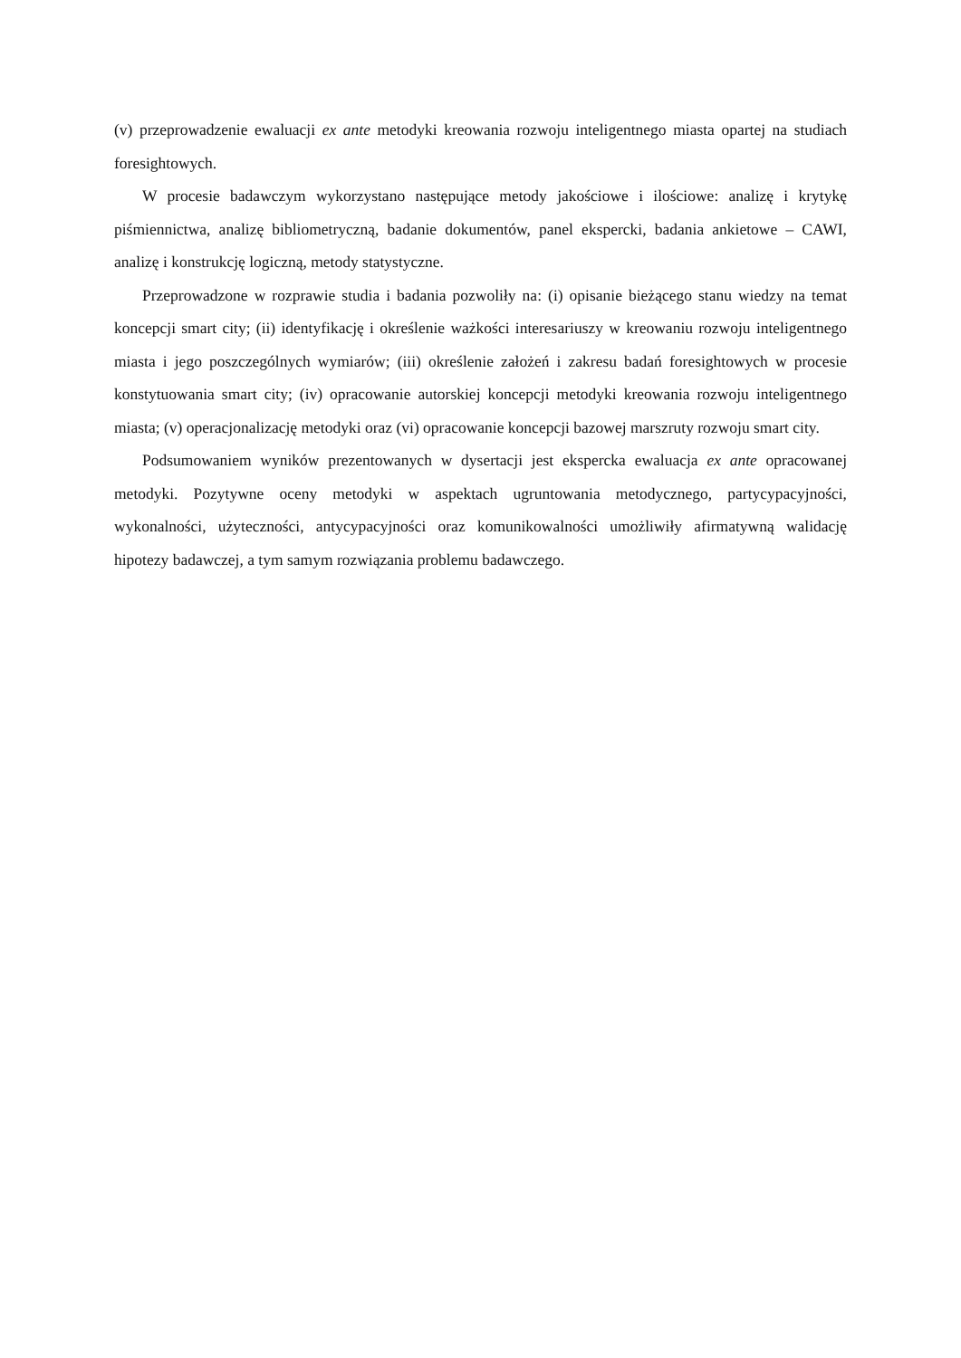(v) przeprowadzenie ewaluacji ex ante metodyki kreowania rozwoju inteligentnego miasta opartej na studiach foresightowych.
W procesie badawczym wykorzystano następujące metody jakościowe i ilościowe: analizę i krytykę piśmiennictwa, analizę bibliometryczną, badanie dokumentów, panel ekspercki, badania ankietowe – CAWI, analizę i konstrukcję logiczną, metody statystyczne.
Przeprowadzone w rozprawie studia i badania pozwoliły na: (i) opisanie bieżącego stanu wiedzy na temat koncepcji smart city; (ii) identyfikację i określenie ważkości interesariuszy w kreowaniu rozwoju inteligentnego miasta i jego poszczególnych wymiarów; (iii) określenie założeń i zakresu badań foresightowych w procesie konstytuowania smart city; (iv) opracowanie autorskiej koncepcji metodyki kreowania rozwoju inteligentnego miasta; (v) operacjonalizację metodyki oraz (vi) opracowanie koncepcji bazowej marszruty rozwoju smart city.
Podsumowaniem wyników prezentowanych w dysertacji jest ekspercka ewaluacja ex ante opracowanej metodyki. Pozytywne oceny metodyki w aspektach ugruntowania metodycznego, partycypacyjności, wykonalności, użyteczności, antycypacyjności oraz komunikowalności umożliwiły afirmatywną walidację hipotezy badawczej, a tym samym rozwiązania problemu badawczego.